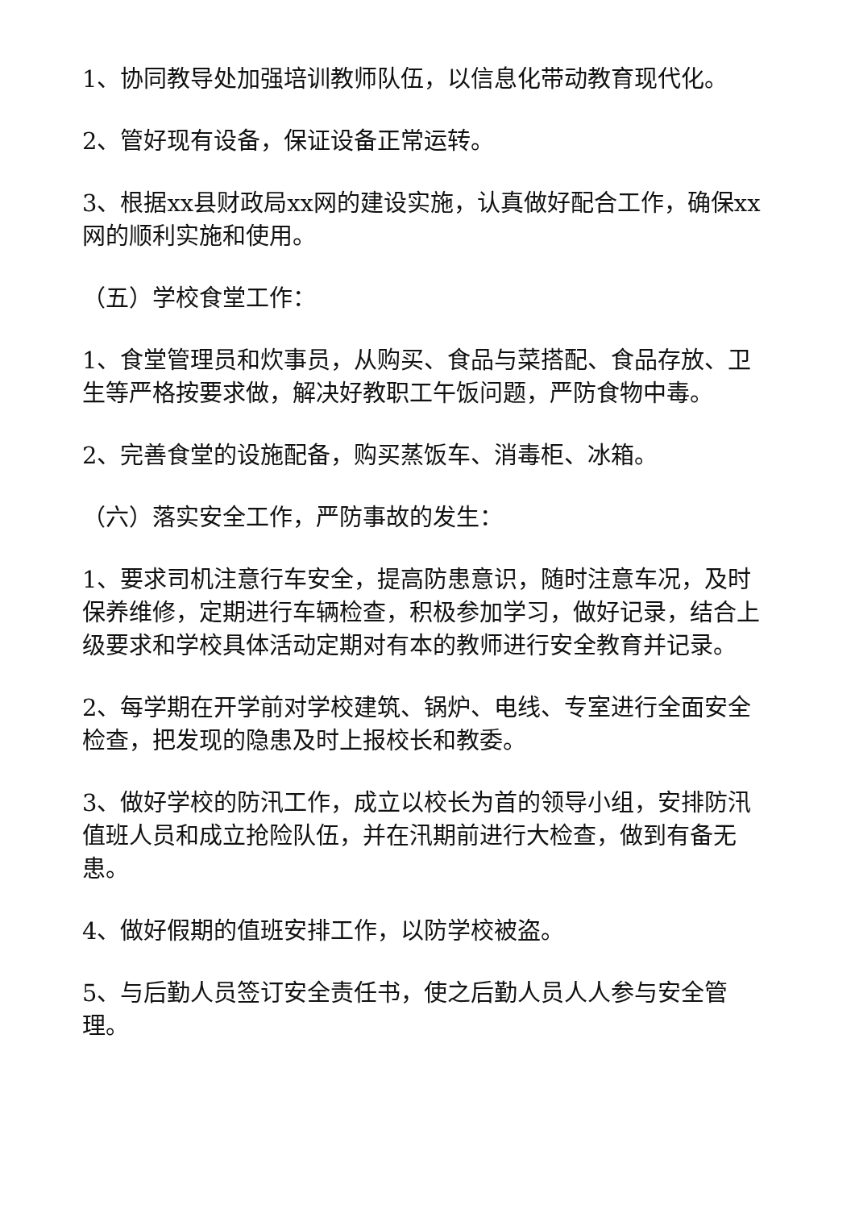1、协同教导处加强培训教师队伍，以信息化带动教育现代化。
2、管好现有设备，保证设备正常运转。
3、根据xx县财政局xx网的建设实施，认真做好配合工作，确保xx网的顺利实施和使用。
（五）学校食堂工作：
1、食堂管理员和炊事员，从购买、食品与菜搭配、食品存放、卫生等严格按要求做，解决好教职工午饭问题，严防食物中毒。
2、完善食堂的设施配备，购买蒸饭车、消毒柜、冰箱。
（六）落实安全工作，严防事故的发生：
1、要求司机注意行车安全，提高防患意识，随时注意车况，及时保养维修，定期进行车辆检查，积极参加学习，做好记录，结合上级要求和学校具体活动定期对有本的教师进行安全教育并记录。
2、每学期在开学前对学校建筑、锅炉、电线、专室进行全面安全检查，把发现的隐患及时上报校长和教委。
3、做好学校的防汛工作，成立以校长为首的领导小组，安排防汛值班人员和成立抢险队伍，并在汛期前进行大检查，做到有备无患。
4、做好假期的值班安排工作，以防学校被盗。
5、与后勤人员签订安全责任书，使之后勤人员人人参与安全管理。